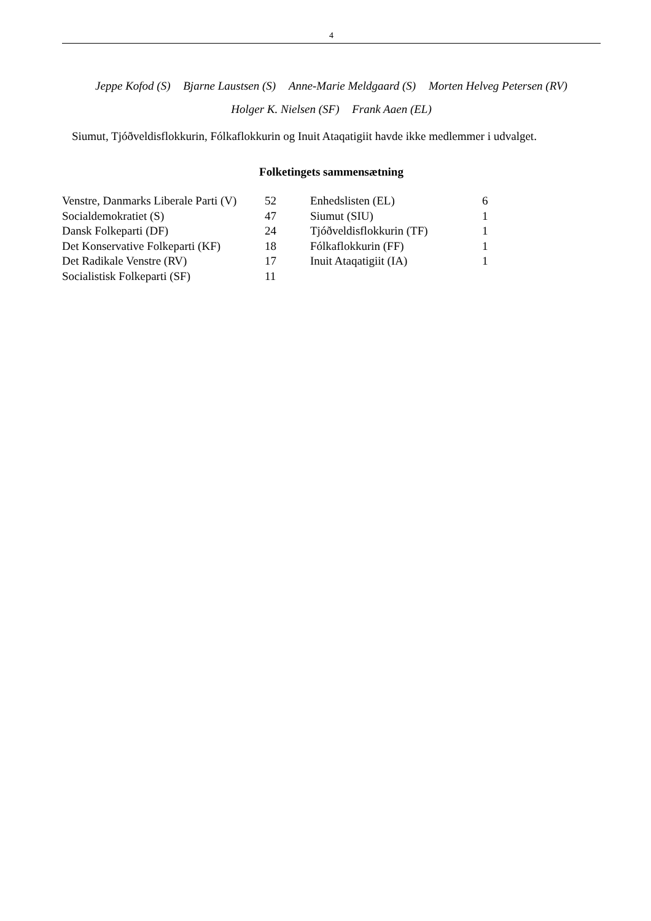4
Jeppe Kofod (S) Bjarne Laustsen (S) Anne-Marie Meldgaard (S) Morten Helveg Petersen (RV)
Holger K. Nielsen (SF) Frank Aaen (EL)
Siumut, Tjóðveldisflokkurin, Fólkaflokkurin og Inuit Ataqatigiit havde ikke medlemmer i udvalget.
Folketingets sammensætning
| Venstre, Danmarks Liberale Parti (V) | 52 | Enhedslisten (EL) | 6 |
| Socialdemokratiet (S) | 47 | Siumut (SIU) | 1 |
| Dansk Folkeparti (DF) | 24 | Tjóðveldisflokkurin (TF) | 1 |
| Det Konservative Folkeparti (KF) | 18 | Fólkaflokkurin (FF) | 1 |
| Det Radikale Venstre (RV) | 17 | Inuit Ataqatigiit (IA) | 1 |
| Socialistisk Folkeparti (SF) | 11 | | |